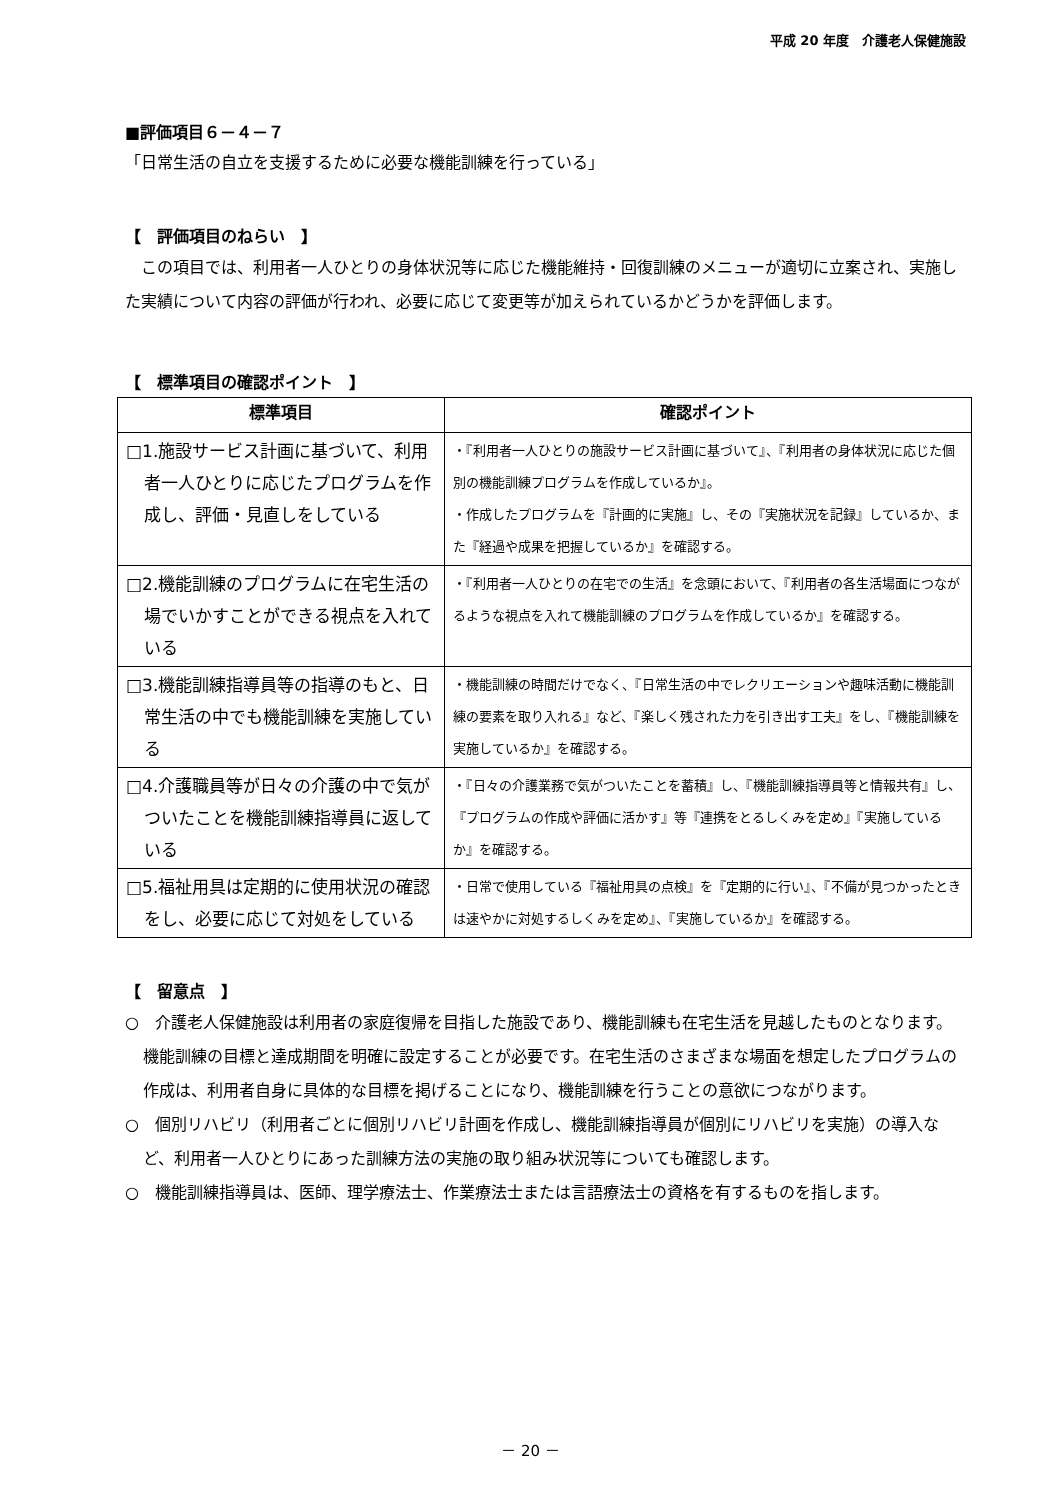平成 20 年度　介護老人保健施設
■評価項目６－４－７
「日常生活の自立を支援するために必要な機能訓練を行っている」
【　評価項目のねらい　】
　この項目では、利用者一人ひとりの身体状況等に応じた機能維持・回復訓練のメニューが適切に立案され、実施した実績について内容の評価が行われ、必要に応じて変更等が加えられているかどうかを評価します。
【　標準項目の確認ポイント　】
| 標準項目 | 確認ポイント |
| --- | --- |
| □1.施設サービス計画に基づいて、利用者一人ひとりに応じたプログラムを作成し、評価・見直しをしている | ・『利用者一人ひとりの施設サービス計画に基づいて』、『利用者の身体状況に応じた個別の機能訓練プログラムを作成しているか』。 ・作成したプログラムを『計画的に実施』し、その『実施状況を記録』しているか、また『経過や成果を把握しているか』を確認する。 |
| □2.機能訓練のプログラムに在宅生活の場でいかすことができる視点を入れている | ・『利用者一人ひとりの在宅での生活』を念頭において、『利用者の各生活場面につながるような視点を入れて機能訓練のプログラムを作成しているか』を確認する。 |
| □3.機能訓練指導員等の指導のもと、日常生活の中でも機能訓練を実施している | ・機能訓練の時間だけでなく、『日常生活の中でレクリエーションや趣味活動に機能訓練の要素を取り入れる』など、『楽しく残された力を引き出す工夫』をし、『機能訓練を実施しているか』を確認する。 |
| □4.介護職員等が日々の介護の中で気がついたことを機能訓練指導員に返している | ・『日々の介護業務で気がついたことを蓄積』し、『機能訓練指導員等と情報共有』し、『プログラムの作成や評価に活かす』等『連携をとるしくみを定め』『実施しているか』を確認する。 |
| □5.福祉用具は定期的に使用状況の確認をし、必要に応じて対処をしている | ・日常で使用している『福祉用具の点検』を『定期的に行い』、『不備が見つかったときは速やかに対処するしくみを定め』、『実施しているか』を確認する。 |
【　留意点　】
○　介護老人保健施設は利用者の家庭復帰を目指した施設であり、機能訓練も在宅生活を見越したものとなります。機能訓練の目標と達成期間を明確に設定することが必要です。在宅生活のさまざまな場面を想定したプログラムの作成は、利用者自身に具体的な目標を掲げることになり、機能訓練を行うことの意欲につながります。
○　個別リハビリ（利用者ごとに個別リハビリ計画を作成し、機能訓練指導員が個別にリハビリを実施）の導入など、利用者一人ひとりにあった訓練方法の実施の取り組み状況等についても確認します。
○　機能訓練指導員は、医師、理学療法士、作業療法士または言語療法士の資格を有するものを指します。
－ 20 －